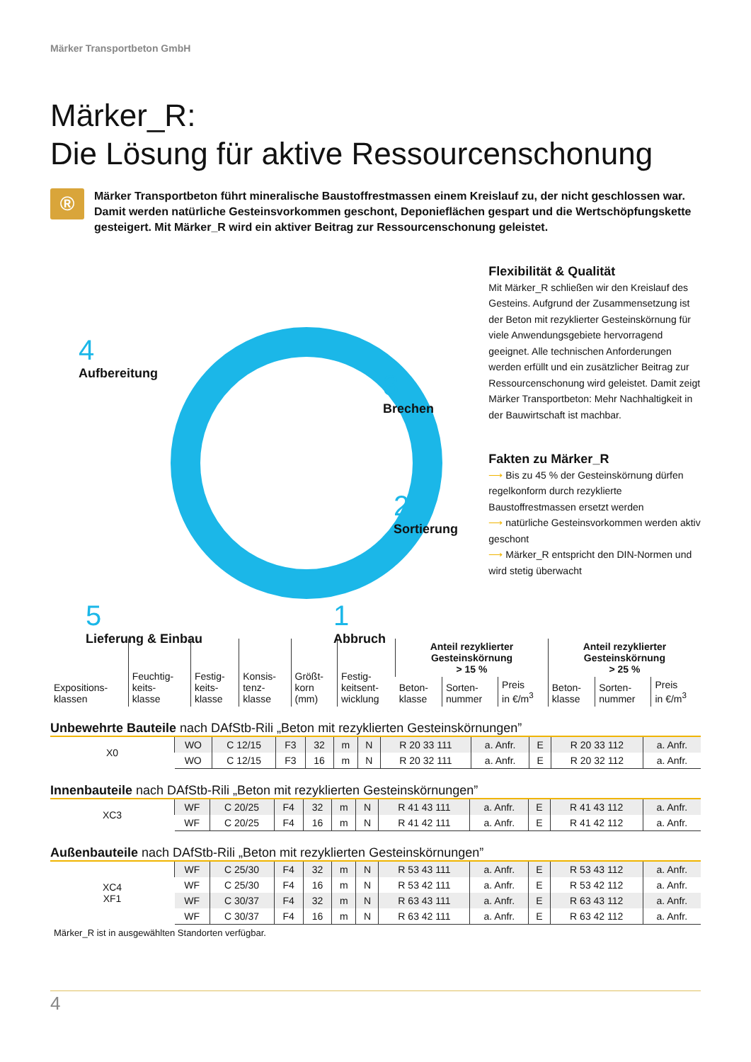Märker Transportbeton GmbH
Märker_R:
Die Lösung für aktive Ressourcenschonung
®
Märker Transportbeton führt mineralische Baustoffrestmassen einem Kreislauf zu, der nicht geschlossen war. Damit werden natürliche Gesteinsvorkommen geschont, Deponieflächen gespart und die Wert­schöpfungskette gesteigert. Mit Märker_R wird ein aktiver Beitrag zur Ressourcenschonung geleistet.
4
Aufbereitung
3
Brechen
2
Sortierung
1
Abbruch
5
Lieferung & Einbau
Flexibilität & Qualität
Mit Märker_R schließen wir den Kreislauf des Gesteins. Aufgrund der Zusammensetzung ist der Beton mit rezyklierter Gesteinskör­nung für viele Anwendungsgebiete hervor­ragend geeignet. Alle technischen Anforde­rungen werden erfüllt und ein zusätzlicher Beitrag zur Ressourcenschonung wird ge­leistet. Damit zeigt Märker Transportbeton: Mehr Nachhaltigkeit in der Bauwirtschaft ist machbar.
Fakten zu Märker_R
⟶ Bis zu 45 % der Gesteinskörnung dürfen regelkonform durch rezyklierte Baustoffrestmassen ersetzt werden
⟶ natürliche Gesteinsvorkommen werden aktiv geschont
⟶ Märker_R entspricht den DIN-Normen und wird stetig überwacht
| Expositions- klassen | Feuchtig- keits- klasse | Festig- keits- klasse | Konsis- tenz- klasse | Größt- korn (mm) | Festig- keitsent- wicklung | Anteil rezyklierter Gesteinskörnung > 15 % | | | Anteil rezyklierter Gesteinskörnung > 25 % | | |
| --- | --- | --- | --- | --- | --- | --- | --- | --- | --- | --- | --- |
| | | | | | | Beton- klasse | Sorten- nummer | Preis in €/m<sup>3</sup> | Beton- klasse | Sorten- nummer | Preis in €/m<sup>3</sup> |
Unbewehrte Bauteile nach DAfStb-Rili „Beton mit rezyklierten Gesteinskörnungen”
| X0 | WO | C 12/15 | F3 | 32 | m | N | R 20 33 111 | a. Anfr. | E | R 20 33 112 | a. Anfr. |
| | WO | C 12/15 | F3 | 16 | m | N | R 20 32 111 | a. Anfr. | E | R 20 32 112 | a. Anfr. |
Innenbauteile nach DAfStb-Rili „Beton mit rezyklierten Gesteinskörnungen”
| XC3 | WF | C 20/25 | F4 | 32 | m | N | R 41 43 111 | a. Anfr. | E | R 41 43 112 | a. Anfr. |
| | WF | C 20/25 | F4 | 16 | m | N | R 41 42 111 | a. Anfr. | E | R 41 42 112 | a. Anfr. |
Außenbauteile nach DAfStb-Rili „Beton mit rezyklierten Gesteinskörnungen”
| XC4 XF1 | WF | C 25/30 | F4 | 32 | m | N | R 53 43 111 | a. Anfr. | E | R 53 43 112 | a. Anfr. |
| | WF | C 25/30 | F4 | 16 | m | N | R 53 42 111 | a. Anfr. | E | R 53 42 112 | a. Anfr. |
| | WF | C 30/37 | F4 | 32 | m | N | R 63 43 111 | a. Anfr. | E | R 63 43 112 | a. Anfr. |
| | WF | C 30/37 | F4 | 16 | m | N | R 63 42 111 | a. Anfr. | E | R 63 42 112 | a. Anfr. |
Märker_R ist in ausgewählten Standorten verfügbar.
4